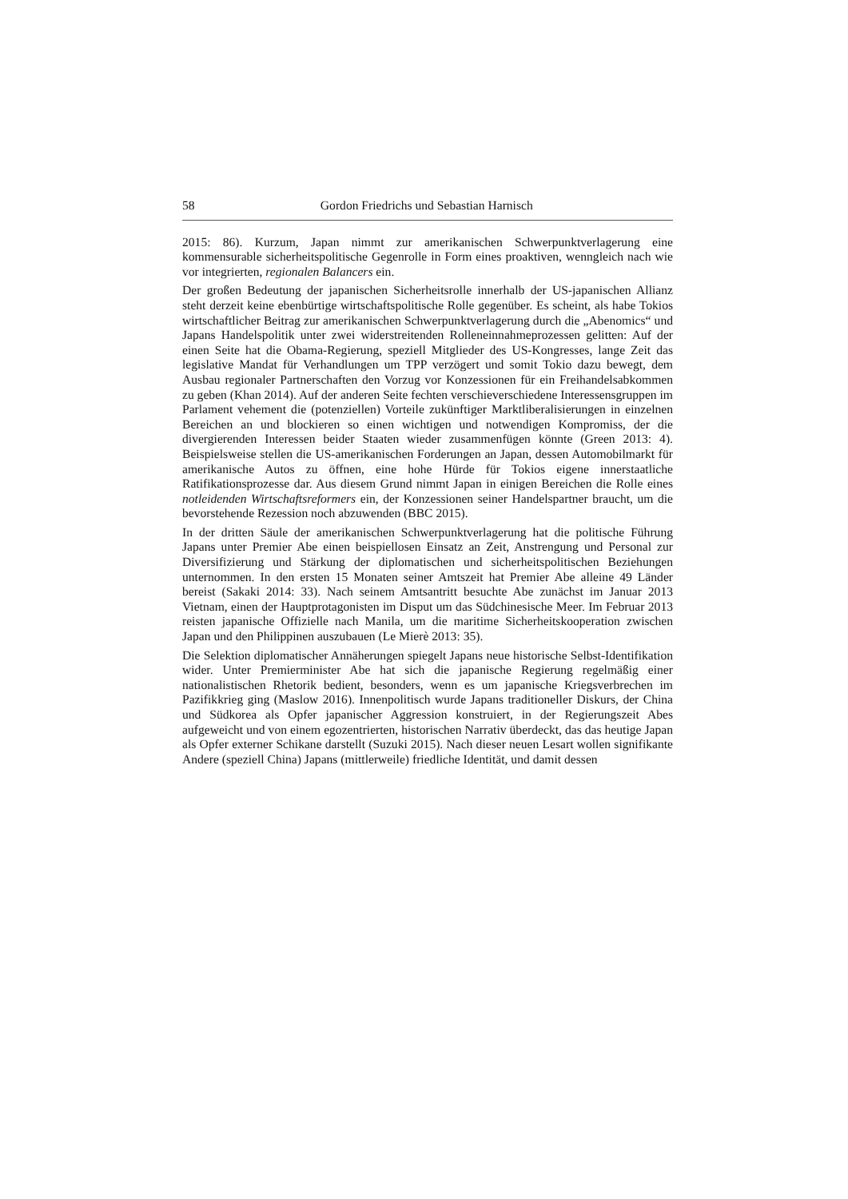58 Gordon Friedrichs und Sebastian Harnisch
2015: 86). Kurzum, Japan nimmt zur amerikanischen Schwerpunktverlagerung eine kommensurable sicherheitspolitische Gegenrolle in Form eines proaktiven, wenngleich nach wie vor integrierten, regionalen Balancers ein.
Der großen Bedeutung der japanischen Sicherheitsrolle innerhalb der US-japanischen Allianz steht derzeit keine ebenbürtige wirtschaftspolitische Rolle gegenüber. Es scheint, als habe Tokios wirtschaftlicher Beitrag zur amerikanischen Schwerpunktverlagerung durch die „Abenomics“ und Japans Handelspolitik unter zwei widerstreitenden Rolleneinnahmeprozessen gelitten: Auf der einen Seite hat die Obama-Regierung, speziell Mitglieder des US-Kongresses, lange Zeit das legislative Mandat für Verhandlungen um TPP verzögert und somit Tokio dazu bewegt, dem Ausbau regionaler Partnerschaften den Vorzug vor Konzessionen für ein Freihandelsabkommen zu geben (Khan 2014). Auf der anderen Seite fechten verschieverschiedene Interessensgruppen im Parlament vehement die (potenziellen) Vorteile zukünftiger Marktliberalisierungen in einzelnen Bereichen an und blockieren so einen wichtigen und notwendigen Kompromiss, der die divergierenden Interessen beider Staaten wieder zusammenfügen könnte (Green 2013: 4). Beispielsweise stellen die US-amerikanischen Forderungen an Japan, dessen Automobilmarkt für amerikanische Autos zu öffnen, eine hohe Hürde für Tokios eigene innerstaatliche Ratifikationsprozesse dar. Aus diesem Grund nimmt Japan in einigen Bereichen die Rolle eines notleidenden Wirtschaftsreformers ein, der Konzessionen seiner Handelspartner braucht, um die bevorstehende Rezession noch abzuwenden (BBC 2015).
In der dritten Säule der amerikanischen Schwerpunktverlagerung hat die politische Führung Japans unter Premier Abe einen beispiellosen Einsatz an Zeit, Anstrengung und Personal zur Diversifizierung und Stärkung der diplomatischen und sicherheitspolitischen Beziehungen unternommen. In den ersten 15 Monaten seiner Amtszeit hat Premier Abe alleine 49 Länder bereist (Sakaki 2014: 33). Nach seinem Amtsantritt besuchte Abe zunächst im Januar 2013 Vietnam, einen der Hauptprotagonisten im Disput um das Südchinesische Meer. Im Februar 2013 reisten japanische Offizielle nach Manila, um die maritime Sicherheitskooperation zwischen Japan und den Philippinen auszubauen (Le Mierè 2013: 35).
Die Selektion diplomatischer Annäherungen spiegelt Japans neue historische Selbst-Identifikation wider. Unter Premierminister Abe hat sich die japanische Regierung regelmäßig einer nationalistischen Rhetorik bedient, besonders, wenn es um japanische Kriegsverbrechen im Pazifikkrieg ging (Maslow 2016). Innenpolitisch wurde Japans traditioneller Diskurs, der China und Südkorea als Opfer japanischer Aggression konstruiert, in der Regierungszeit Abes aufgeweicht und von einem egozentrierten, historischen Narrativ überdeckt, das das heutige Japan als Opfer externer Schikane darstellt (Suzuki 2015). Nach dieser neuen Lesart wollen signifikante Andere (speziell China) Japans (mittlerweile) friedliche Identität, und damit dessen